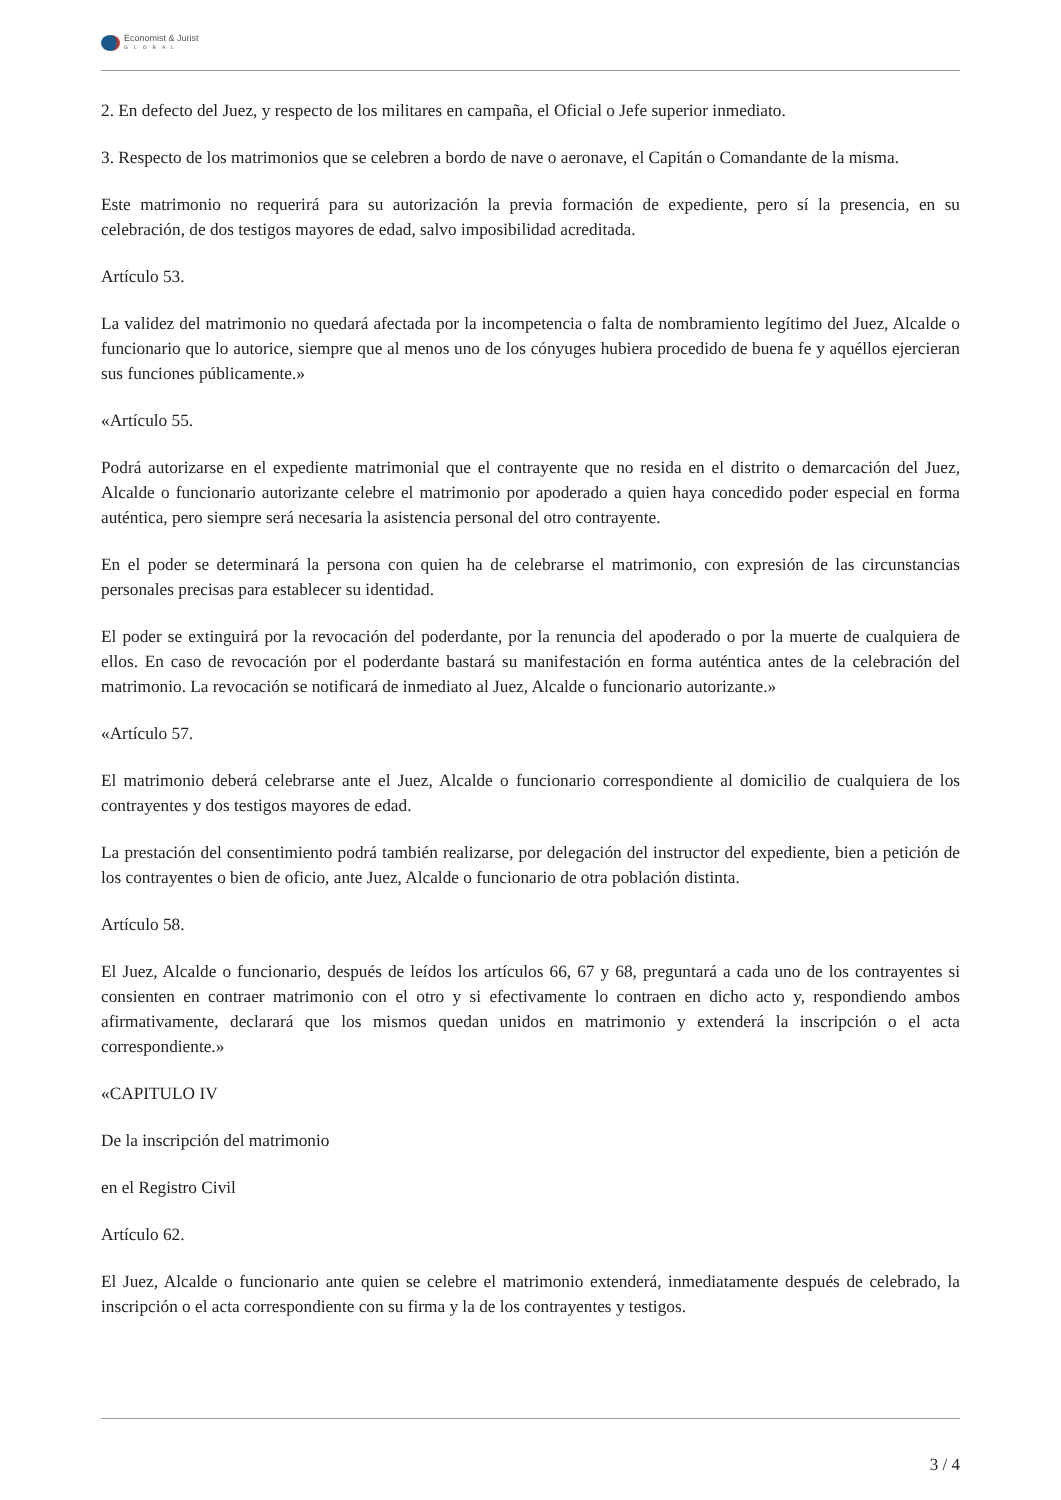Economist & Jurist
GLOBAL
2. En defecto del Juez, y respecto de los militares en campaña, el Oficial o Jefe superior inmediato.
3. Respecto de los matrimonios que se celebren a bordo de nave o aeronave, el Capitán o Comandante de la misma.
Este matrimonio no requerirá para su autorización la previa formación de expediente, pero sí la presencia, en su celebración, de dos testigos mayores de edad, salvo imposibilidad acreditada.
Artículo 53.
La validez del matrimonio no quedará afectada por la incompetencia o falta de nombramiento legítimo del Juez, Alcalde o funcionario que lo autorice, siempre que al menos uno de los cónyuges hubiera procedido de buena fe y aquéllos ejercieran sus funciones públicamente.»
«Artículo 55.
Podrá autorizarse en el expediente matrimonial que el contrayente que no resida en el distrito o demarcación del Juez, Alcalde o funcionario autorizante celebre el matrimonio por apoderado a quien haya concedido poder especial en forma auténtica, pero siempre será necesaria la asistencia personal del otro contrayente.
En el poder se determinará la persona con quien ha de celebrarse el matrimonio, con expresión de las circunstancias personales precisas para establecer su identidad.
El poder se extinguirá por la revocación del poderdante, por la renuncia del apoderado o por la muerte de cualquiera de ellos. En caso de revocación por el poderdante bastará su manifestación en forma auténtica antes de la celebración del matrimonio. La revocación se notificará de inmediato al Juez, Alcalde o funcionario autorizante.»
«Artículo 57.
El matrimonio deberá celebrarse ante el Juez, Alcalde o funcionario correspondiente al domicilio de cualquiera de los contrayentes y dos testigos mayores de edad.
La prestación del consentimiento podrá también realizarse, por delegación del instructor del expediente, bien a petición de los contrayentes o bien de oficio, ante Juez, Alcalde o funcionario de otra población distinta.
Artículo 58.
El Juez, Alcalde o funcionario, después de leídos los artículos 66, 67 y 68, preguntará a cada uno de los contrayentes si consienten en contraer matrimonio con el otro y si efectivamente lo contraen en dicho acto y, respondiendo ambos afirmativamente, declarará que los mismos quedan unidos en matrimonio y extenderá la inscripción o el acta correspondiente.»
«CAPITULO IV
De la inscripción del matrimonio
en el Registro Civil
Artículo 62.
El Juez, Alcalde o funcionario ante quien se celebre el matrimonio extenderá, inmediatamente después de celebrado, la inscripción o el acta correspondiente con su firma y la de los contrayentes y testigos.
3 / 4